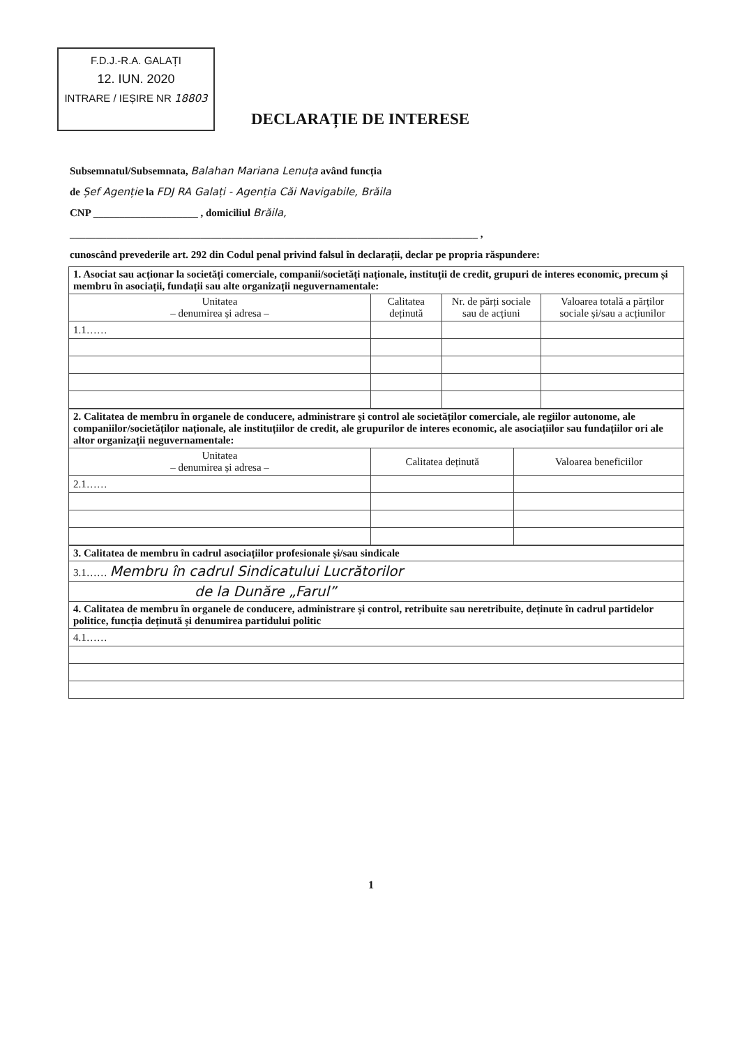F.D.J.-R.A. GALAȚI
12. IUN. 2020
INTRARE / IEȘIRE NR 18803
DECLARAȚIE DE INTERESE
Subsemnatul/Subsemnata, Balahan Mariana Lenuța având funcția
de Șef Agenție la FDJ RA Galați - Agenția Căi Navigabile, Brăila
CNP ____________________ , domiciliul Brăila,
______________________________________________________________________________ ,
cunoscând prevederile art. 292 din Codul penal privind falsul în declarații, declar pe propria răspundere:
| 1. Asociat sau acționar la societăți comerciale, companii/societăți naționale, instituții de credit, grupuri de interes economic, precum și membru în asociații, fundații sau alte organizații neguvernamentale: | | | |
| Unitatea – denumirea și adresa – | Calitatea deținută | Nr. de părți sociale sau de acțiuni | Valoarea totală a părților sociale și/sau a acțiunilor |
| 1.1…… | | | |
| 2. Calitatea de membru în organele de conducere, administrare și control ale societăților comerciale, ale regiilor autonome, ale companiilor/societăților naționale, ale instituțiilor de credit, ale grupurilor de interes economic, ale asociațiilor sau fundațiilor ori ale altor organizații neguvernamentale: | | |
| Unitatea – denumirea și adresa – | Calitatea deținută | Valoarea beneficiilor |
| 2.1…… | | |
| 3. Calitatea de membru în cadrul asociațiilor profesionale și/sau sindicale |
| 3.1…… Membru în cadrul Sindicatului Lucrătorilor |
| de la Dunăre „Farul” |
| 4. Calitatea de membru în organele de conducere, administrare și control, retribuite sau neretribuite, deținute în cadrul partidelor politice, funcția deținută și denumirea partidului politic |
| 4.1…… |
1